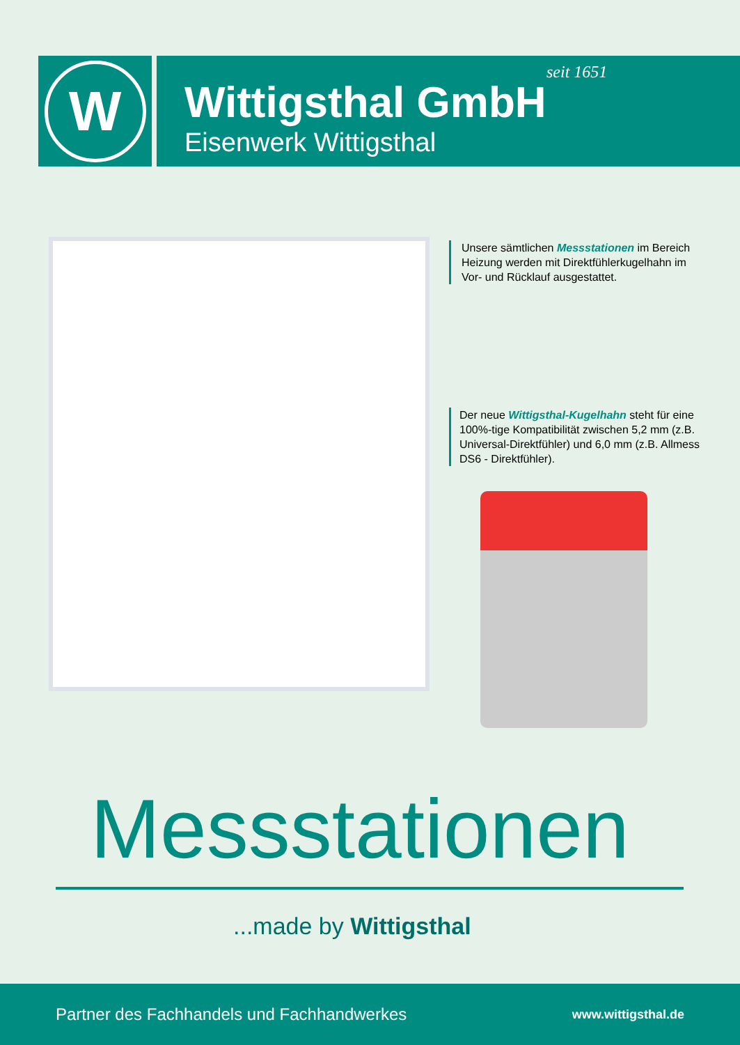W
seit 1651
Wittigsthal GmbH
Eisenwerk Wittigsthal
Unsere sämtlichen Messstationen im Bereich Heizung werden mit Direkt­fühlerkugelhahn im Vor- und Rücklauf ausgestattet.
Der neue Wittigsthal-Kugelhahn steht für eine 100%-tige Kompatibilität zwischen 5,2 mm (z.B. Universal-Direktfühler) und 6,0 mm (z.B. Allmess DS6 - Direktfühler).
Messstationen
...made by Wittigsthal
Partner des Fachhandels und Fachhandwerkes www.wittigsthal.de